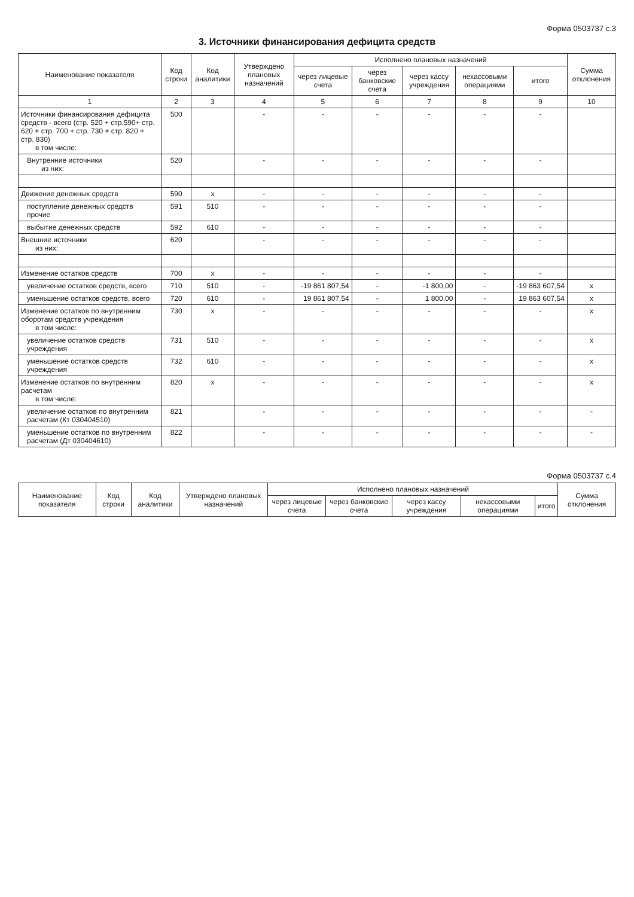Форма 0503737 с.3
3. Источники финансирования дефицита средств
| Наименование показателя | Код строки | Код аналитики | Утверждено плановых назначений | Исполнено плановых назначений | | | | | Сумма отклонения |
| --- | --- | --- | --- | --- | --- | --- | --- | --- | --- |
| | | | | через лицевые счета | через банковские счета | через кассу учреждения | некассовыми операциями | итого | |
| 1 | 2 | 3 | 4 | 5 | 6 | 7 | 8 | 9 | 10 |
| Источники финансирования дефицита средств - всего (стр. 520 + стр.590+ стр. 620 + стр. 700 + стр. 730 + стр. 820 + стр. 830) в том числе: | 500 | | - | - | - | - | - | - | |
| Внутренние источники из них: | 520 | | - | - | - | - | - | - | |
| Движение денежных средств | 590 | x | - | - | - | - | - | - | |
| поступление денежных средств прочие | 591 | 510 | - | - | - | - | - | - | |
| выбытие денежных средств | 592 | 610 | - | - | - | - | - | - | |
| Внешние источники из них: | 620 | | - | - | - | - | - | - | |
| Изменение остатков средств | 700 | x | - | - | - | - | - | - | |
| увеличение остатков средств, всего | 710 | 510 | - | -19 861 807,54 | - | -1 800,00 | - | -19 863 607,54 | x |
| уменьшение остатков средств, всего | 720 | 610 | - | 19 861 807,54 | - | 1 800,00 | - | 19 863 607,54 | x |
| Изменение остатков по внутренним оборотам средств учреждения в том числе: | 730 | x | - | - | - | - | - | - | x |
| увеличение остатков средств учреждения | 731 | 510 | - | - | - | - | - | - | x |
| уменьшение остатков средств учреждения | 732 | 610 | - | - | - | - | - | - | x |
| Изменение остатков по внутренним расчетам в том числе: | 820 | x | - | - | - | - | - | - | x |
| увеличение остатков по внутренним расчетам (Кт 030404510) | 821 | | - | - | - | - | - | - | - |
| уменьшение остатков по внутренним расчетам (Дт 030404610) | 822 | | - | - | - | - | - | - | - |
Форма 0503737 с.4
| Наименование показателя | Код строки | Код аналитики | Утверждено плановых назначений | Исполнено плановых назначений | | | | | Сумма отклонения |
| --- | --- | --- | --- | --- | --- | --- | --- | --- | --- |
| | | | | через лицевые счета | через банковские счета | через кассу учреждения | некассовыми операциями | итого | |